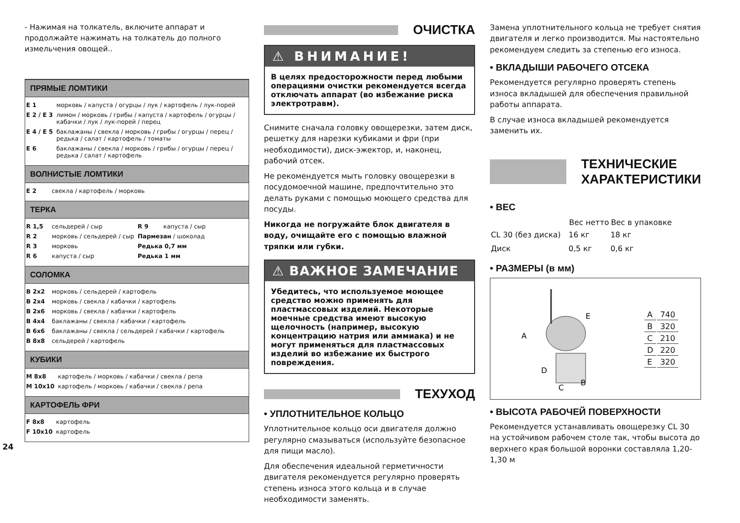- Нажимая на толкатель, включите аппарат и продолжайте нажимать на толкатель до полного измельчения овощей..
ПРЯМЫЕ ЛОМТИКИ
| E 1 | морковь / капуста / огурцы / лук / картофель / лук-порей |
| E 2 / E 3 | лимон / морковь / грибы / капуста / картофель / огурцы / кабачки / лук / лук-порей / перец |
| E 4 / E 5 | баклажаны / свекла / морковь / грибы / огурцы / перец / редька / салат / картофель / томаты |
| E 6 | баклажаны / свекла / морковь / грибы / огурцы / перец / редька / салат / картофель |
ВОЛНИСТЫЕ ЛОМТИКИ
| E 2 | свекла / картофель / морковь |
ТЕРКА
| R 1,5 | сельдерей / сыр | R 9 | капуста / сыр |
| R 2 | морковь / сельдерей / сыр | Пармезан / шоколад | |
| R 3 | морковь | Редька 0,7 мм | |
| R 6 | капуста / сыр | Редька 1 мм | |
СОЛОМКА
| B 2x2 | морковь / сельдерей / картофель |
| B 2x4 | морковь / свекла / кабачки / картофель |
| B 2x6 | морковь / свекла / кабачки / картофель |
| B 4x4 | баклажаны / свекла / кабачки / картофель |
| B 6x6 | баклажаны / свекла / сельдерей / кабачки / картофель |
| B 8x8 | сельдерей / картофель |
КУБИКИ
| M 8x8 | картофель / морковь / кабачки / свекла / репа |
| M 10x10 | картофель / морковь / кабачки / свекла / репа |
КАРТОФЕЛЬ ФРИ
| F 8x8 | картофель |
| F 10x10 | картофель |
24
ОЧИСТКА
⚠ ВНИМАНИЕ!
В целях предосторожности перед любыми операциями очистки рекомендуется всегда отключать аппарат (во избежание риска электротравм).
Снимите сначала головку овощерезки, затем диск, решетку для нарезки кубиками и фри (при необходимости), диск-эжектор, и, наконец, рабочий отсек.
Не рекомендуется мыть головку овощерезки в посудомоечной машине, предпочтительно это делать руками с помощью моющего средства для посуды.
Никогда не погружайте блок двигателя в воду, очищайте его с помощью влажной тряпки или губки.
⚠ ВАЖНОЕ ЗАМЕЧАНИЕ
Убедитесь, что используемое моющее средство можно применять для пластмассовых изделий. Некоторые моечные средства имеют высокую щелочность (например, высокую концентрацию натрия или аммиака) и не могут применяться для пластмассовых изделий во избежание их быстрого повреждения.
ТЕХУХОД
• УПЛОТНИТЕЛЬНОЕ КОЛЬЦО
Уплотнительное кольцо оси двигателя должно регулярно смазываться (используйте безопасное для пищи масло).
Для обеспечения идеальной герметичности двигателя рекомендуется регулярно проверять степень износа этого кольца и в случае необходимости заменять.
Замена уплотнительного кольца не требует снятия двигателя и легко производится. Мы настоятельно рекомендуем следить за степенью его износа.
• ВКЛАДЫШИ РАБОЧЕГО ОТСЕКА
Рекомендуется регулярно проверять степень износа вкладышей для обеспечения правильной работы аппарата.
В случае износа вкладышей рекомендуется заменить их.
ТЕХНИЧЕСКИЕ
ХАРАКТЕРИСТИКИ
• ВЕС
| | Вес нетто | Вес в упаковке |
| --- | --- | --- |
| CL 30 (без диска) | 16 кг | 18 кг |
| Диск | 0,5 кг | 0,6 кг |
• РАЗМЕРЫ (в мм)
A
D
C
B
E
| A | 740 |
| B | 320 |
| C | 210 |
| D | 220 |
| E | 320 |
• ВЫСОТА РАБОЧЕЙ ПОВЕРХНОСТИ
Рекомендуется устанавливать овощерезку CL 30 на устойчивом рабочем столе так, чтобы высота до верхнего края большой воронки составляла 1,20-1,30 м